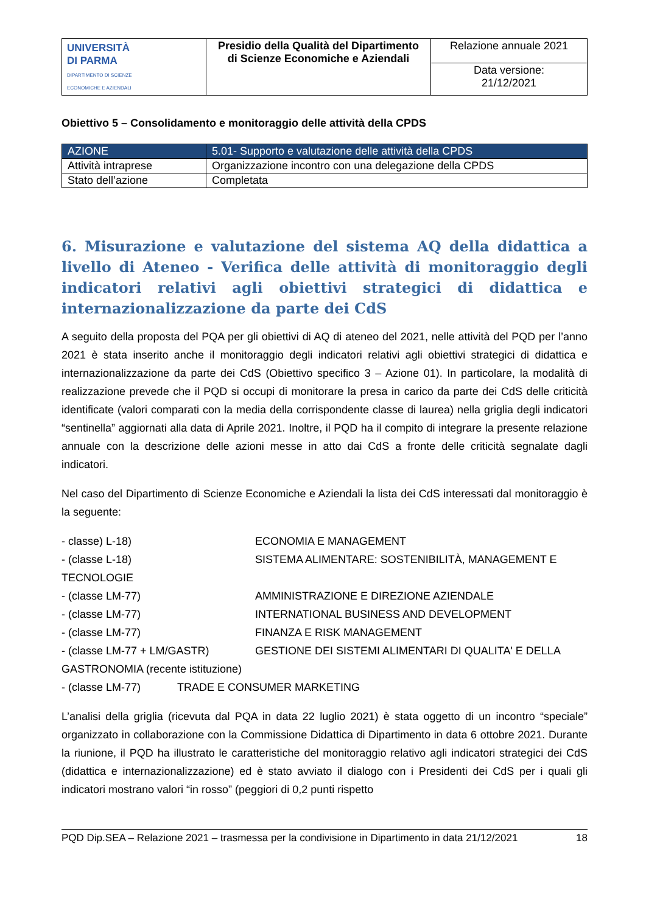| UNIVERSITÀ DI PARMA DIPARTIMENTO DI SCIENZE ECONOMICHE E AZIENDALI | Presidio della Qualità del Dipartimento di Scienze Economiche e Aziendali | Relazione annuale 2021 |
| | | Data versione: 21/12/2021 |
Obiettivo 5 – Consolidamento e monitoraggio delle attività della CPDS
| AZIONE | 5.01- Supporto e valutazione delle attività della CPDS |
| Attività intraprese | Organizzazione incontro con una delegazione della CPDS |
| Stato dell’azione | Completata |
6. Misurazione e valutazione del sistema AQ della didattica a livello di Ateneo - Verifica delle attività di monitoraggio degli indicatori relativi agli obiettivi strategici di didattica e internazionalizzazione da parte dei CdS
A seguito della proposta del PQA per gli obiettivi di AQ di ateneo del 2021, nelle attività del PQD per l’anno 2021 è stata inserito anche il monitoraggio degli indicatori relativi agli obiettivi strategici di didattica e internazionalizzazione da parte dei CdS (Obiettivo specifico 3 – Azione 01). In particolare, la modalità di realizzazione prevede che il PQD si occupi di monitorare la presa in carico da parte dei CdS delle criticità identificate (valori comparati con la media della corrispondente classe di laurea) nella griglia degli indicatori “sentinella” aggiornati alla data di Aprile 2021. Inoltre, il PQD ha il compito di integrare la presente relazione annuale con la descrizione delle azioni messe in atto dai CdS a fronte delle criticità segnalate dagli indicatori.
Nel caso del Dipartimento di Scienze Economiche e Aziendali la lista dei CdS interessati dal monitoraggio è la seguente:
- classe) L-18) ECONOMIA E MANAGEMENT
- (classe L-18) SISTEMA ALIMENTARE: SOSTENIBILITÀ, MANAGEMENT E
TECNOLOGIE
- (classe LM-77) AMMINISTRAZIONE E DIREZIONE AZIENDALE
- (classe LM-77) INTERNATIONAL BUSINESS AND DEVELOPMENT
- (classe LM-77) FINANZA E RISK MANAGEMENT
- (classe LM-77 + LM/GASTR) GESTIONE DEI SISTEMI ALIMENTARI DI QUALITA' E DELLA
GASTRONOMIA (recente istituzione)
- (classe LM-77) TRADE E CONSUMER MARKETING
L’analisi della griglia (ricevuta dal PQA in data 22 luglio 2021) è stata oggetto di un incontro “speciale” organizzato in collaborazione con la Commissione Didattica di Dipartimento in data 6 ottobre 2021. Durante la riunione, il PQD ha illustrato le caratteristiche del monitoraggio relativo agli indicatori strategici dei CdS (didattica e internazionalizzazione) ed è stato avviato il dialogo con i Presidenti dei CdS per i quali gli indicatori mostrano valori “in rosso” (peggiori di 0,2 punti rispetto
PQD Dip.SEA – Relazione 2021 – trasmessa per la condivisione in Dipartimento in data 21/12/2021 18